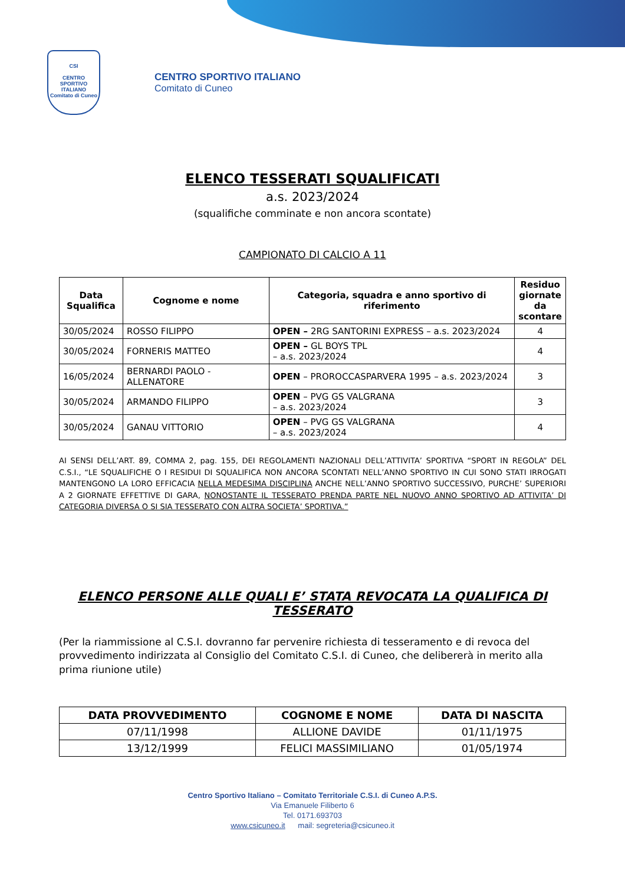CSI
CENTRO SPORTIVO ITALIANO
Comitato di Cuneo
CENTRO SPORTIVO ITALIANO
Comitato di Cuneo
ELENCO TESSERATI SQUALIFICATI
a.s. 2023/2024
(squalifiche comminate e non ancora scontate)
CAMPIONATO DI CALCIO A 11
| Data Squalifica | Cognome e nome | Categoria, squadra e anno sportivo di riferimento | Residuo giornate da scontare |
| --- | --- | --- | --- |
| 30/05/2024 | ROSSO FILIPPO | OPEN – 2RG SANTORINI EXPRESS – a.s. 2023/2024 | 4 |
| 30/05/2024 | FORNERIS MATTEO | OPEN – GL BOYS TPL – a.s. 2023/2024 | 4 |
| 16/05/2024 | BERNARDI PAOLO - ALLENATORE | OPEN – PROROCCASPARVERA 1995 – a.s. 2023/2024 | 3 |
| 30/05/2024 | ARMANDO FILIPPO | OPEN – PVG GS VALGRANA – a.s. 2023/2024 | 3 |
| 30/05/2024 | GANAU VITTORIO | OPEN – PVG GS VALGRANA – a.s. 2023/2024 | 4 |
AI SENSI DELL’ART. 89, COMMA 2, pag. 155, DEI REGOLAMENTI NAZIONALI DELL’ATTIVITA’ SPORTIVA “SPORT IN REGOLA” DEL C.S.I., “LE SQUALIFICHE O I RESIDUI DI SQUALIFICA NON ANCORA SCONTATI NELL’ANNO SPORTIVO IN CUI SONO STATI IRROGATI MANTENGONO LA LORO EFFICACIA NELLA MEDESIMA DISCIPLINA ANCHE NELL’ANNO SPORTIVO SUCCESSIVO, PURCHE’ SUPERIORI A 2 GIORNATE EFFETTIVE DI GARA, NONOSTANTE IL TESSERATO PRENDA PARTE NEL NUOVO ANNO SPORTIVO AD ATTIVITA’ DI CATEGORIA DIVERSA O SI SIA TESSERATO CON ALTRA SOCIETA’ SPORTIVA.”
ELENCO PERSONE ALLE QUALI E’ STATA REVOCATA LA QUALIFICA DI TESSERATO
(Per la riammissione al C.S.I. dovranno far pervenire richiesta di tesseramento e di revoca del provvedimento indirizzata al Consiglio del Comitato C.S.I. di Cuneo, che delibererà in merito alla prima riunione utile)
| DATA PROVVEDIMENTO | COGNOME E NOME | DATA DI NASCITA |
| --- | --- | --- |
| 07/11/1998 | ALLIONE DAVIDE | 01/11/1975 |
| 13/12/1999 | FELICI MASSIMILIANO | 01/05/1974 |
Centro Sportivo Italiano – Comitato Territoriale C.S.I. di Cuneo A.P.S.
Via Emanuele Filiberto 6
Tel. 0171.693703
www.csicuneo.it mail: segreteria@csicuneo.it